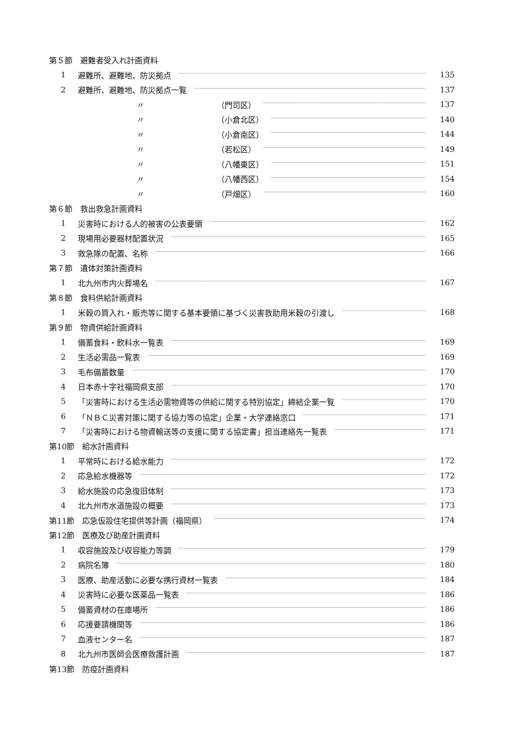第５節　避難者受入れ計画資料
1 避難所、避難地、防災拠点 135
2 避難所、避難地、防災拠点一覧 137
〃 （門司区） 137
〃 （小倉北区） 140
〃 （小倉南区） 144
〃 （若松区） 149
〃 （八幡東区） 151
〃 （八幡西区） 154
〃 （戸畑区） 160
第６節　救出救急計画資料
1 災害時における人的被害の公表要領 162
2 現場用必要器材配置状況 165
3 救急隊の配置、名称 166
第７節　遺体対策計画資料
1 北九州市内火葬場名 167
第８節　食料供給計画資料
1 米穀の買入れ・販売等に関する基本要領に基づく災害救助用米穀の引渡し 168
第９節　物資供給計画資料
1 備蓄食料・飲料水一覧表 169
2 生活必需品一覧表 169
3 毛布備蓄数量 170
4 日本赤十字社福岡県支部 170
5 「災害時における生活必需物資等の供給に関する特別協定」締結企業一覧 170
6 「ＮＢＣ災害対策に関する協力等の協定」企業・大学連絡窓口 171
7 「災害時における物資輸送等の支援に関する協定書」担当連絡先一覧表 171
第10節　給水計画資料
1 平常時における給水能力 172
2 応急給水機器等 172
3 給水施設の応急復旧体制 173
4 北九州市水道施設の概要 173
第11節　応急仮設住宅提供等計画（福岡県） 174
第12節　医療及び助産計画資料
1 収容施設及び収容能力等調 179
2 病院名簿 180
3 医療、助産活動に必要な携行資材一覧表 184
4 災害時に必要な医薬品一覧表 186
5 備蓄資材の在庫場所 186
6 応援要請機関等 186
7 血液センター名 187
8 北九州市医師会医療救護計画 187
第13節　防疫計画資料